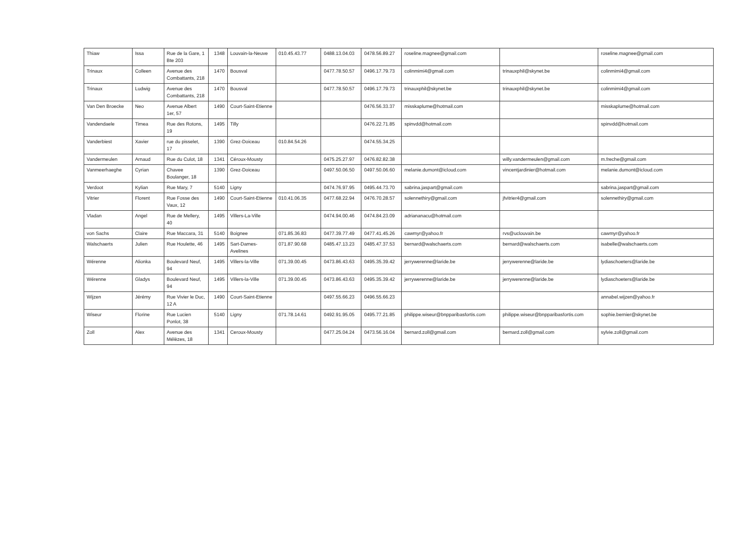| Thiaw | Issa | Rue de la Gare, 1 Bte 203 | 1348 | Louvain-la-Neuve | 010.45.43.77 | 0488.13.04.03 | 0478.56.89.27 | roseline.magnee@gmail.com | | roseline.magnee@gmail.com |
| Trinaux | Colleen | Avenue des Combattants, 218 | 1470 | Bousval | | 0477.78.50.57 | 0496.17.79.73 | colinmimi4@gmail.com | trinauxphil@skynet.be | colinmimi4@gmail.com |
| Trinaux | Ludwig | Avenue des Combattants, 218 | 1470 | Bousval | | 0477.78.50.57 | 0496.17.79.73 | trinauxphil@skynet.be | trinauxphil@skynet.be | colinmimi4@gmail.com |
| Van Den Broecke | Neo | Avenue Albert 1er, 57 | 1490 | Court-Saint-Etienne | | | 0476.56.33.37 | misskaplume@hotmail.com | | misskaplume@hotmail.com |
| Vandendaele | Timea | Rue des Rotons, 19 | 1495 | Tilly | | | 0476.22.71.85 | spinvdd@hotmail.com | | spinvdd@hotmail.com |
| Vanderbiest | Xavier | rue du pisselet, 17 | 1390 | Grez-Doiceau | 010.84.54.26 | | 0474.55.34.25 | | | |
| Vandermeulen | Arnaud | Rue du Culot, 18 | 1341 | Céroux-Mousty | | 0475.25.27.97 | 0476.82.82.38 | | willy.vandermeulen@gmail.com | m.freche@gmail.com |
| Vanmeerhaeghe | Cyrian | Chavee Boulanger, 18 | 1390 | Grez-Doiceau | | 0497.50.06.50 | 0497.50.06.60 | melanie.dumont@icloud.com | vincentjardinier@hotmail.com | melanie.dumont@icloud.com |
| Verdoot | Kylian | Rue Mary, 7 | 5140 | Ligny | | 0474.76.97.95 | 0495.44.73.70 | sabrina.jaspart@gmail.com | | sabrina.jaspart@gmail.com |
| Vitrier | Florent | Rue Fosse des Vaux, 12 | 1490 | Court-Saint-Etienne | 010.41.06.35 | 0477.68.22.94 | 0476.70.28.57 | solennethiry@gmail.com | jfvitrier4@gmail.com | solennethiry@gmail.com |
| Vladan | Angel | Rue de Mellery, 40 | 1495 | Villers-La-Ville | | 0474.94.00.46 | 0474.84.23.09 | adriananacu@hotmail.com | | |
| von Sachs | Claire | Rue Maccara, 31 | 5140 | Boignee | 071.85.36.83 | 0477.39.77.49 | 0477.41.45.26 | cawmyr@yahoo.fr | rvs@uclouvain.be | cawmyr@yahoo.fr |
| Walschaerts | Julien | Rue Houlette, 46 | 1495 | Sart-Dames-Avelines | 071.87.90.68 | 0485.47.13.23 | 0485.47.37.53 | bernard@walschaerts.com | bernard@walschaerts.com | isabelle@walschaerts.com |
| Wérenne | Alionka | Boulevard Neuf, 94 | 1495 | Villers-la-Ville | 071.39.00.45 | 0473.86.43.63 | 0495.35.39.42 | jerrywerenne@laride.be | jerrywerenne@laride.be | lydiaschoeters@laride.be |
| Wérenne | Gladys | Boulevard Neuf, 94 | 1495 | Villers-la-Ville | 071.39.00.45 | 0473.86.43.63 | 0495.35.39.42 | jerrywerenne@laride.be | jerrywerenne@laride.be | lydiaschoeters@laride.be |
| Wijzen | Jérémy | Rue Vivier le Duc, 12 A | 1490 | Court-Saint-Etienne | | 0497.55.66.23 | 0496.55.66.23 | | | annabel.wijzen@yahoo.fr |
| Wiseur | Florine | Rue Lucien Ponlot, 38 | 5140 | Ligny | 071.78.14.61 | 0492.91.95.05 | 0495.77.21.85 | philippe.wiseur@bnpparibasfortis.com | philippe.wiseur@bnpparibasfortis.com | sophie.bernier@skynet.be |
| Zoll | Alex | Avenue des Mélèzes, 18 | 1341 | Ceroux-Mousty | | 0477.25.04.24 | 0473.56.16.04 | bernard.zoll@gmail.com | bernard.zoll@gmail.com | sylvie.zoll@gmail.com |